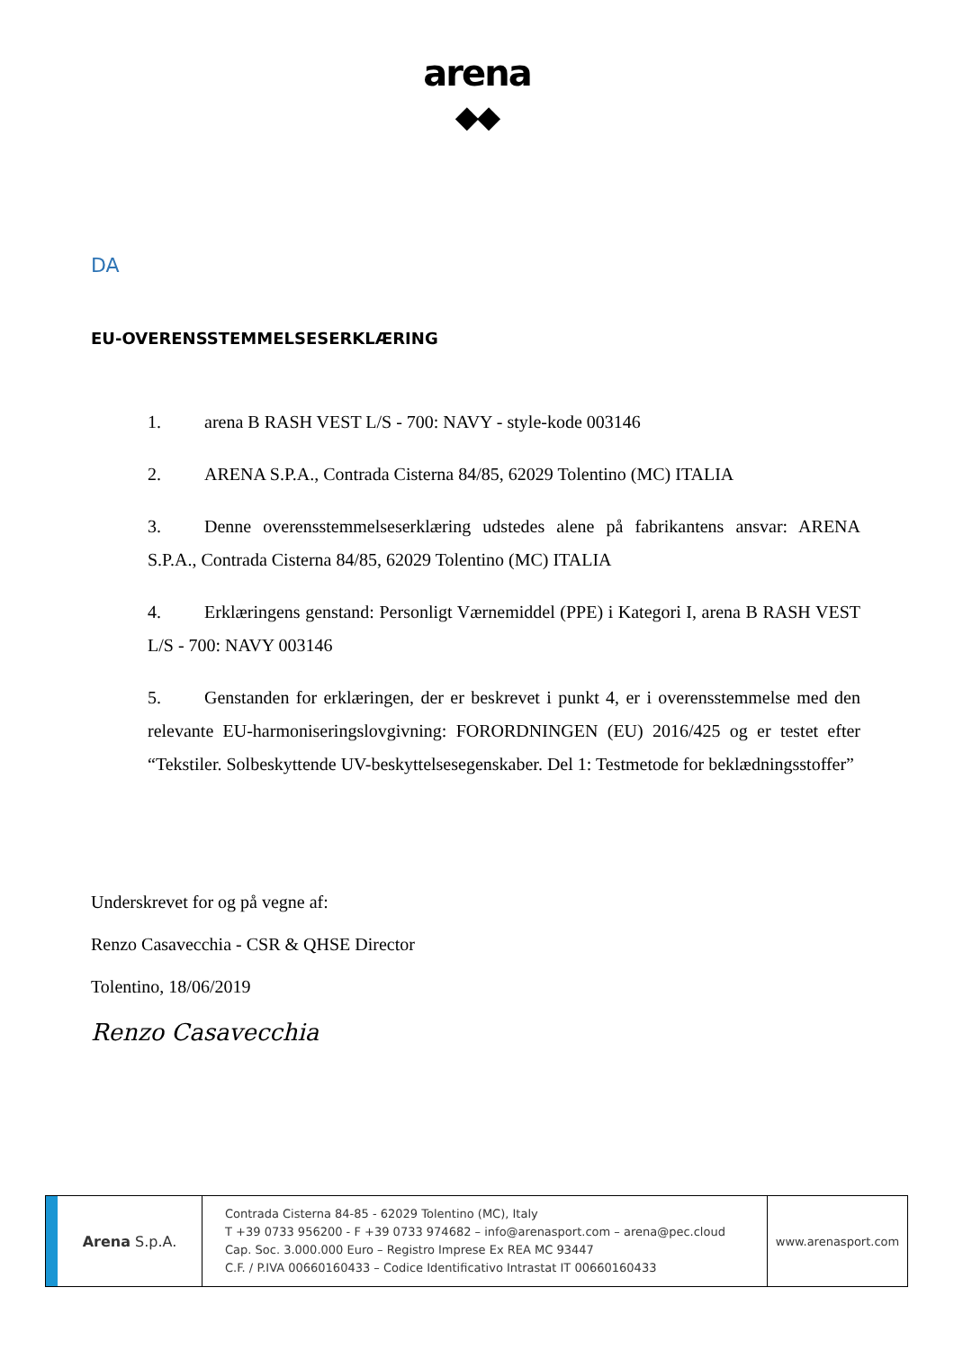arena
◆◆
DA
EU-OVERENSSTEMMELSESERKLÆRING
1. arena B RASH VEST L/S - 700: NAVY - style-kode 003146
2. ARENA S.P.A., Contrada Cisterna 84/85, 62029 Tolentino (MC) ITALIA
3. Denne overensstemmelseserklæring udstedes alene på fabrikantens ansvar: ARENA S.P.A., Contrada Cisterna 84/85, 62029 Tolentino (MC) ITALIA
4. Erklæringens genstand: Personligt Værnemiddel (PPE) i Kategori I, arena B RASH VEST L/S - 700: NAVY 003146
5. Genstanden for erklæringen, der er beskrevet i punkt 4, er i overensstemmelse med den relevante EU-harmoniseringslovgivning: FORORDNINGEN (EU) 2016/425 og er testet efter “Tekstiler. Solbeskyttende UV-beskyttelsesegenskaber. Del 1: Testmetode for beklædningsstoffer”
Underskrevet for og på vegne af:
Renzo Casavecchia - CSR & QHSE Director
Tolentino, 18/06/2019
Renzo Casavecchia
Arena S.p.A.
Contrada Cisterna 84-85 - 62029 Tolentino (MC), Italy
T +39 0733 956200 - F +39 0733 974682 – info@arenasport.com – arena@pec.cloud
Cap. Soc. 3.000.000 Euro – Registro Imprese Ex REA MC 93447
C.F. / P.IVA 00660160433 – Codice Identificativo Intrastat IT 00660160433
www.arenasport.com